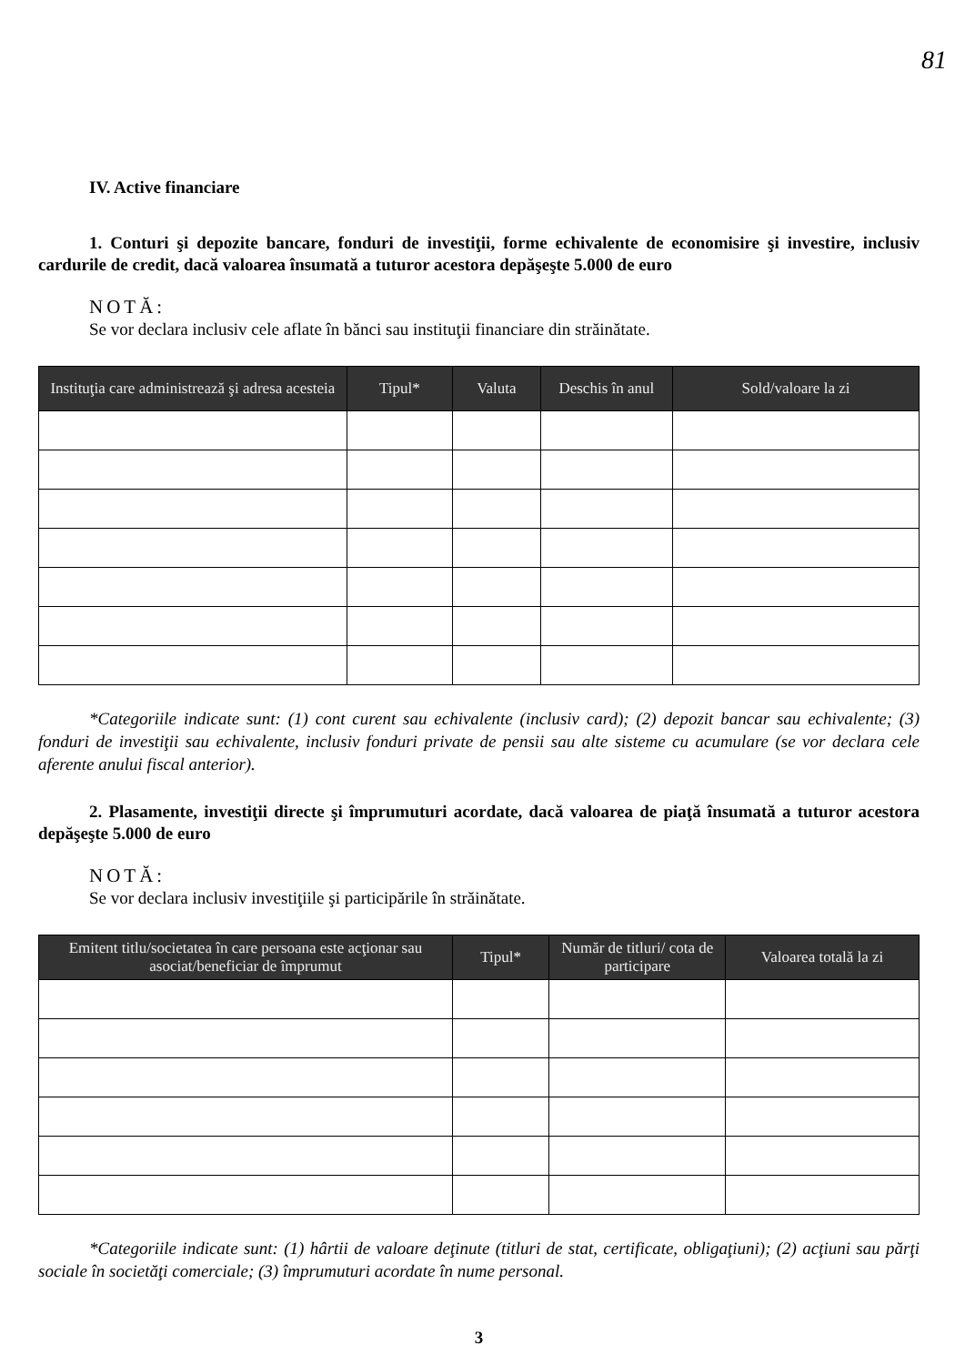81
IV. Active financiare
1. Conturi şi depozite bancare, fonduri de investiţii, forme echivalente de economisire şi investire, inclusiv cardurile de credit, dacă valoarea însumată a tuturor acestora depăşeşte 5.000 de euro
NOTĂ:
Se vor declara inclusiv cele aflate în bănci sau instituţii financiare din străinătate.
| Instituţia care administrează şi adresa acesteia | Tipul* | Valuta | Deschis în anul | Sold/valoare la zi |
| --- | --- | --- | --- | --- |
*Categoriile indicate sunt: (1) cont curent sau echivalente (inclusiv card); (2) depozit bancar sau echivalente; (3) fonduri de investiţii sau echivalente, inclusiv fonduri private de pensii sau alte sisteme cu acumulare (se vor declara cele aferente anului fiscal anterior).
2. Plasamente, investiţii directe şi împrumuturi acordate, dacă valoarea de piaţă însumată a tuturor acestora depăşeşte 5.000 de euro
NOTĂ:
Se vor declara inclusiv investiţiile şi participările în străinătate.
| Emitent titlu/societatea în care persoana este acţionar sau asociat/beneficiar de împrumut | Tipul* | Număr de titluri/ cota de participare | Valoarea totală la zi |
| --- | --- | --- | --- |
*Categoriile indicate sunt: (1) hârtii de valoare deţinute (titluri de stat, certificate, obligaţiuni); (2) acţiuni sau părţi sociale în societăţi comerciale; (3) împrumuturi acordate în nume personal.
3